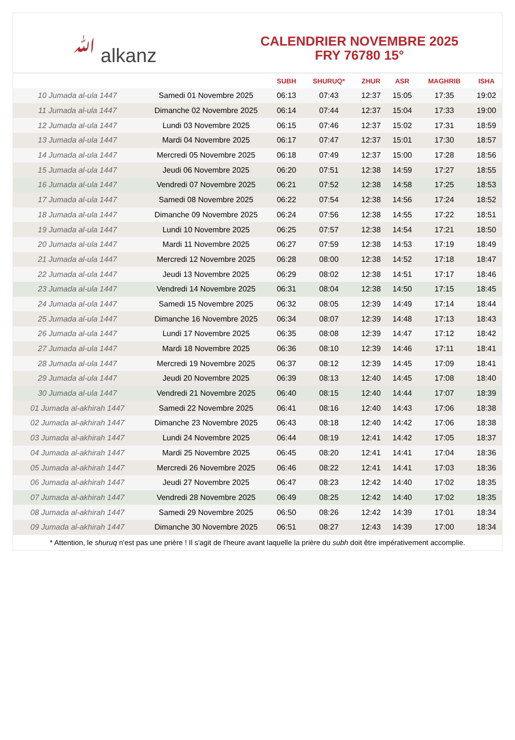ﷲ alkanz
CALENDRIER NOVEMBRE 2025
FRY 76780 15°
| | | SUBH | SHURUQ* | ZHUR | ASR | MAGHRIB | ISHA |
| --- | --- | --- | --- | --- | --- | --- | --- |
| 10 Jumada al-ula 1447 | Samedi 01 Novembre 2025 | 06:13 | 07:43 | 12:37 | 15:05 | 17:35 | 19:02 |
| 11 Jumada al-ula 1447 | Dimanche 02 Novembre 2025 | 06:14 | 07:44 | 12:37 | 15:04 | 17:33 | 19:00 |
| 12 Jumada al-ula 1447 | Lundi 03 Novembre 2025 | 06:15 | 07:46 | 12:37 | 15:02 | 17:31 | 18:59 |
| 13 Jumada al-ula 1447 | Mardi 04 Novembre 2025 | 06:17 | 07:47 | 12:37 | 15:01 | 17:30 | 18:57 |
| 14 Jumada al-ula 1447 | Mercredi 05 Novembre 2025 | 06:18 | 07:49 | 12:37 | 15:00 | 17:28 | 18:56 |
| 15 Jumada al-ula 1447 | Jeudi 06 Novembre 2025 | 06:20 | 07:51 | 12:38 | 14:59 | 17:27 | 18:55 |
| 16 Jumada al-ula 1447 | Vendredi 07 Novembre 2025 | 06:21 | 07:52 | 12:38 | 14:58 | 17:25 | 18:53 |
| 17 Jumada al-ula 1447 | Samedi 08 Novembre 2025 | 06:22 | 07:54 | 12:38 | 14:56 | 17:24 | 18:52 |
| 18 Jumada al-ula 1447 | Dimanche 09 Novembre 2025 | 06:24 | 07:56 | 12:38 | 14:55 | 17:22 | 18:51 |
| 19 Jumada al-ula 1447 | Lundi 10 Novembre 2025 | 06:25 | 07:57 | 12:38 | 14:54 | 17:21 | 18:50 |
| 20 Jumada al-ula 1447 | Mardi 11 Novembre 2025 | 06:27 | 07:59 | 12:38 | 14:53 | 17:19 | 18:49 |
| 21 Jumada al-ula 1447 | Mercredi 12 Novembre 2025 | 06:28 | 08:00 | 12:38 | 14:52 | 17:18 | 18:47 |
| 22 Jumada al-ula 1447 | Jeudi 13 Novembre 2025 | 06:29 | 08:02 | 12:38 | 14:51 | 17:17 | 18:46 |
| 23 Jumada al-ula 1447 | Vendredi 14 Novembre 2025 | 06:31 | 08:04 | 12:38 | 14:50 | 17:15 | 18:45 |
| 24 Jumada al-ula 1447 | Samedi 15 Novembre 2025 | 06:32 | 08:05 | 12:39 | 14:49 | 17:14 | 18:44 |
| 25 Jumada al-ula 1447 | Dimanche 16 Novembre 2025 | 06:34 | 08:07 | 12:39 | 14:48 | 17:13 | 18:43 |
| 26 Jumada al-ula 1447 | Lundi 17 Novembre 2025 | 06:35 | 08:08 | 12:39 | 14:47 | 17:12 | 18:42 |
| 27 Jumada al-ula 1447 | Mardi 18 Novembre 2025 | 06:36 | 08:10 | 12:39 | 14:46 | 17:11 | 18:41 |
| 28 Jumada al-ula 1447 | Mercredi 19 Novembre 2025 | 06:37 | 08:12 | 12:39 | 14:45 | 17:09 | 18:41 |
| 29 Jumada al-ula 1447 | Jeudi 20 Novembre 2025 | 06:39 | 08:13 | 12:40 | 14:45 | 17:08 | 18:40 |
| 30 Jumada al-ula 1447 | Vendredi 21 Novembre 2025 | 06:40 | 08:15 | 12:40 | 14:44 | 17:07 | 18:39 |
| 01 Jumada al-akhirah 1447 | Samedi 22 Novembre 2025 | 06:41 | 08:16 | 12:40 | 14:43 | 17:06 | 18:38 |
| 02 Jumada al-akhirah 1447 | Dimanche 23 Novembre 2025 | 06:43 | 08:18 | 12:40 | 14:42 | 17:06 | 18:38 |
| 03 Jumada al-akhirah 1447 | Lundi 24 Novembre 2025 | 06:44 | 08:19 | 12:41 | 14:42 | 17:05 | 18:37 |
| 04 Jumada al-akhirah 1447 | Mardi 25 Novembre 2025 | 06:45 | 08:20 | 12:41 | 14:41 | 17:04 | 18:36 |
| 05 Jumada al-akhirah 1447 | Mercredi 26 Novembre 2025 | 06:46 | 08:22 | 12:41 | 14:41 | 17:03 | 18:36 |
| 06 Jumada al-akhirah 1447 | Jeudi 27 Novembre 2025 | 06:47 | 08:23 | 12:42 | 14:40 | 17:02 | 18:35 |
| 07 Jumada al-akhirah 1447 | Vendredi 28 Novembre 2025 | 06:49 | 08:25 | 12:42 | 14:40 | 17:02 | 18:35 |
| 08 Jumada al-akhirah 1447 | Samedi 29 Novembre 2025 | 06:50 | 08:26 | 12:42 | 14:39 | 17:01 | 18:34 |
| 09 Jumada al-akhirah 1447 | Dimanche 30 Novembre 2025 | 06:51 | 08:27 | 12:43 | 14:39 | 17:00 | 18:34 |
* Attention, le shuruq n'est pas une prière ! Il s'agit de l'heure avant laquelle la prière du subh doit être impérativement accomplie.